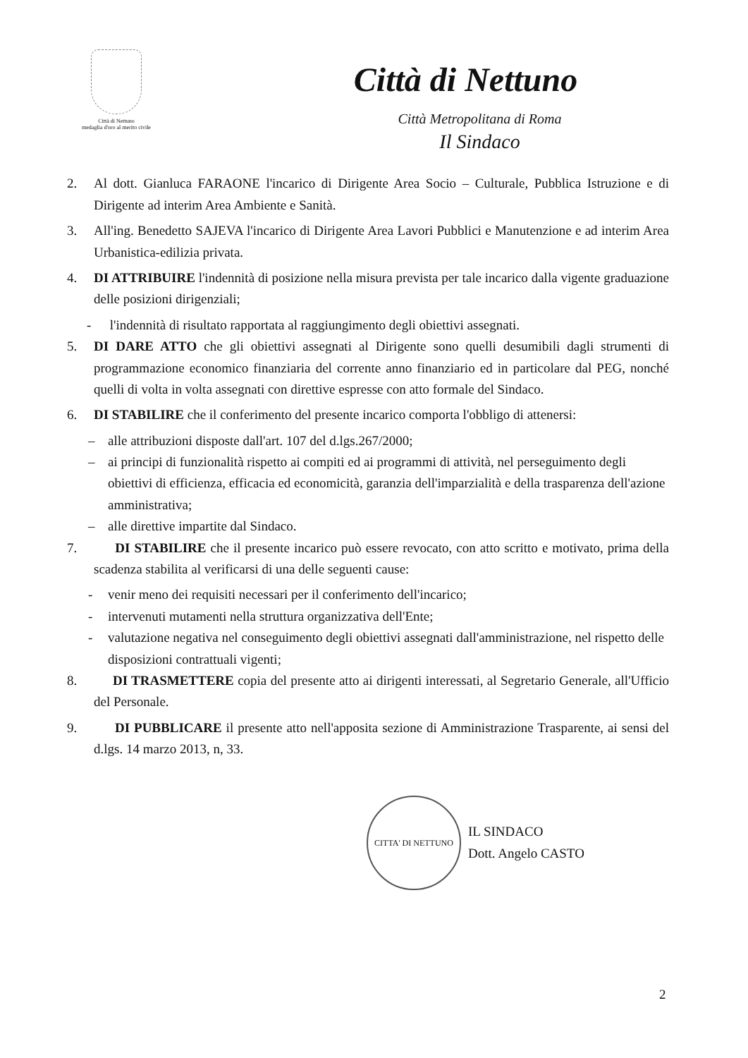Città di Nettuno
medaglia d'oro al merito civile
Città di Nettuno
Città Metropolitana di Roma
Il Sindaco
2. Al dott. Gianluca FARAONE l'incarico di Dirigente Area Socio – Culturale, Pubblica Istruzione e di Dirigente ad interim Area Ambiente e Sanità.
3. All'ing. Benedetto SAJEVA l'incarico di Dirigente Area Lavori Pubblici e Manutenzione e ad interim Area Urbanistica-edilizia privata.
4. DI ATTRIBUIRE l'indennità di posizione nella misura prevista per tale incarico dalla vigente graduazione delle posizioni dirigenziali;
- l'indennità di risultato rapportata al raggiungimento degli obiettivi assegnati.
5. DI DARE ATTO che gli obiettivi assegnati al Dirigente sono quelli desumibili dagli strumenti di programmazione economico finanziaria del corrente anno finanziario ed in particolare dal PEG, nonché quelli di volta in volta assegnati con direttive espresse con atto formale del Sindaco.
6. DI STABILIRE che il conferimento del presente incarico comporta l'obbligo di attenersi:
– alle attribuzioni disposte dall'art. 107 del d.lgs.267/2000;
– ai principi di funzionalità rispetto ai compiti ed ai programmi di attività, nel perseguimento degli obiettivi di efficienza, efficacia ed economicità, garanzia dell'imparzialità e della trasparenza dell'azione amministrativa;
– alle direttive impartite dal Sindaco.
7. DI STABILIRE che il presente incarico può essere revocato, con atto scritto e motivato, prima della scadenza stabilita al verificarsi di una delle seguenti cause:
- venir meno dei requisiti necessari per il conferimento dell'incarico;
- intervenuti mutamenti nella struttura organizzativa dell'Ente;
- valutazione negativa nel conseguimento degli obiettivi assegnati dall'amministrazione, nel rispetto delle disposizioni contrattuali vigenti;
8. DI TRASMETTERE copia del presente atto ai dirigenti interessati, al Segretario Generale, all'Ufficio del Personale.
9. DI PUBBLICARE il presente atto nell'apposita sezione di Amministrazione Trasparente, ai sensi del d.lgs. 14 marzo 2013, n, 33.
CITTA' DI NETTUNO
IL SINDACO
Dott. Angelo CASTO
2